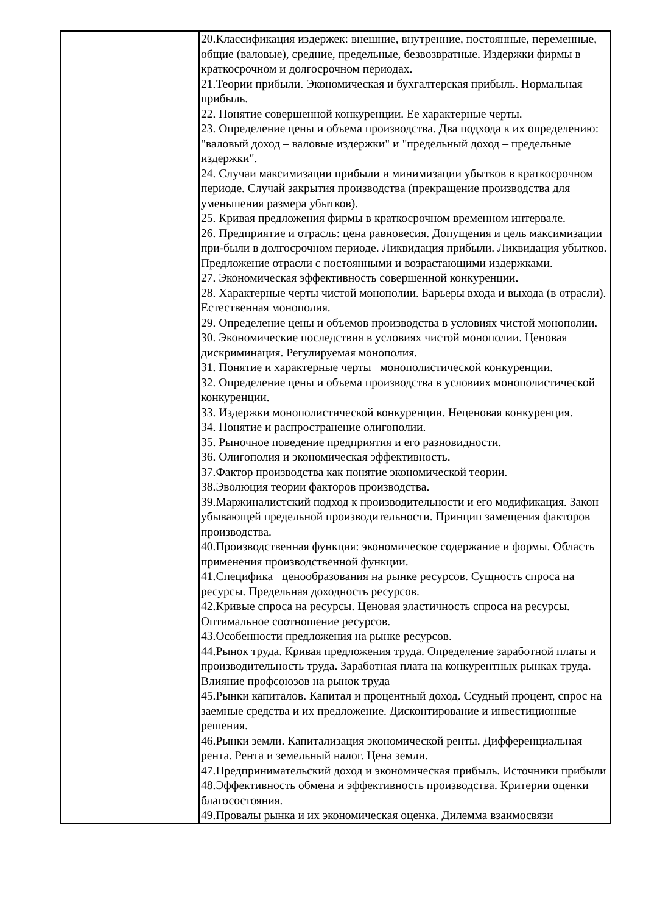| | 20.Классификация издержек: внешние, внутренние, постоянные, переменные, общие (валовые), средние, предельные, безвозвратные. Издержки фирмы в краткосрочном и долгосрочном периодах. 21.Теории прибыли. Экономическая и бухгалтерская прибыль. Нормальная прибыль. 22. Понятие совершенной конкуренции. Ее характерные черты. 23. Определение цены и объема производства. Два подхода к их определению: "валовый доход – валовые издержки" и "предельный доход – предельные издержки". 24. Случаи максимизации прибыли и минимизации убытков в краткосрочном периоде. Случай закрытия производства (прекращение производства для уменьшения размера убытков). 25. Кривая предложения фирмы в краткосрочном временном интервале. 26. Предприятие и отрасль: цена равновесия. Допущения и цель максимизации при-были в долгосрочном периоде. Ликвидация прибыли. Ликвидация убытков. Предложение отрасли с постоянными и возрастающими издержками. 27. Экономическая эффективность совершенной конкуренции. 28. Характерные черты чистой монополии. Барьеры входа и выхода (в отрасли). Естественная монополия. 29. Определение цены и объемов производства в условиях чистой монополии. 30. Экономические последствия в условиях чистой монополии. Ценовая дискриминация. Регулируемая монополия. 31. Понятие и характерные черты монополистической конкуренции. 32. Определение цены и объема производства в условиях монополистической конкуренции. 33. Издержки монополистической конкуренции. Неценовая конкуренция. 34. Понятие и распространение олигополии. 35. Рыночное поведение предприятия и его разновидности. 36. Олигополия и экономическая эффективность. 37.Фактор производства как понятие экономической теории. 38.Эволюция теории факторов производства. 39.Маржиналистский подход к производительности и его модификация. Закон убывающей предельной производительности. Принцип замещения факторов производства. 40.Производственная функция: экономическое содержание и формы. Область применения производственной функции. 41.Специфика ценообразования на рынке ресурсов. Сущность спроса на ресурсы. Предельная доходность ресурсов. 42.Кривые спроса на ресурсы. Ценовая эластичность спроса на ресурсы. Оптимальное соотношение ресурсов. 43.Особенности предложения на рынке ресурсов. 44.Рынок труда. Кривая предложения труда. Определение заработной платы и производительность труда. Заработная плата на конкурентных рынках труда. Влияние профсоюзов на рынок труда 45.Рынки капиталов. Капитал и процентный доход. Ссудный процент, спрос на заемные средства и их предложение. Дисконтирование и инвестиционные решения. 46.Рынки земли. Капитализация экономической ренты. Дифференциальная рента. Рента и земельный налог. Цена земли. 47.Предпринимательский доход и экономическая прибыль. Источники прибыли 48.Эффективность обмена и эффективность производства. Критерии оценки благосостояния. 49.Провалы рынка и их экономическая оценка. Дилемма взаимосвязи |